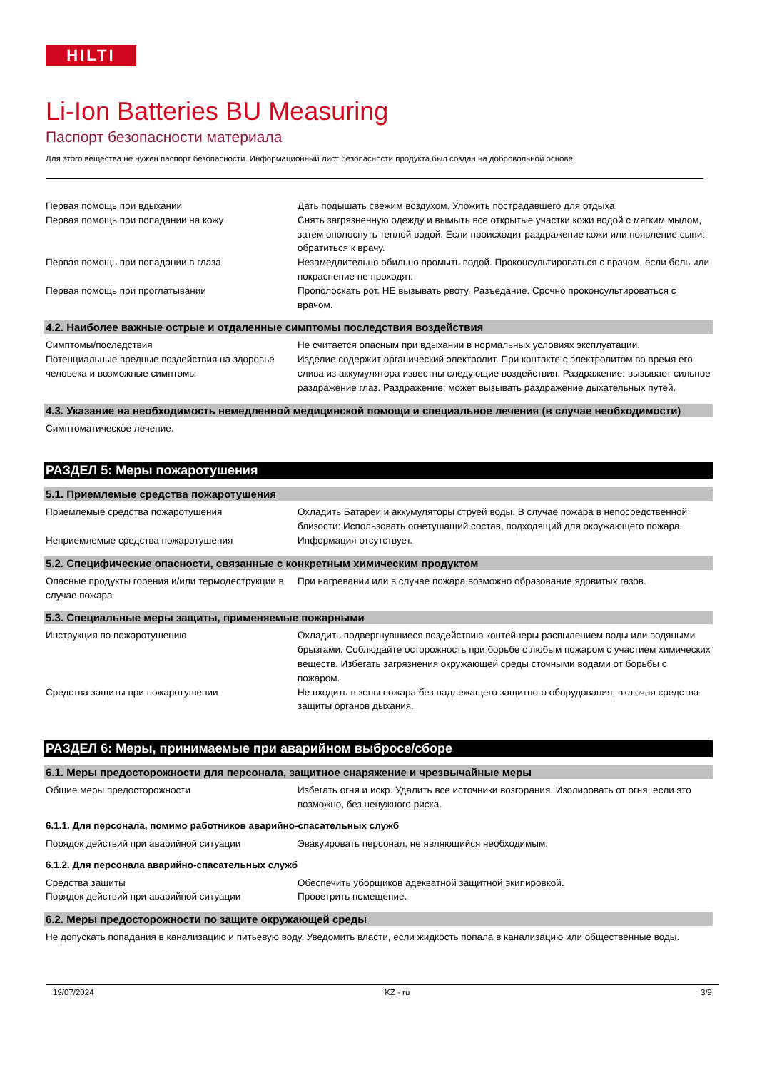HILTI
Li-Ion Batteries BU Measuring
Паспорт безопасности материала
Для этого вещества не нужен паспорт безопасности. Информационный лист безопасности продукта был создан на добровольной основе.
Первая помощь при вдыхании Дать подышать свежим воздухом. Уложить пострадавшего для отдыха.
Первая помощь при попадании на кожу Снять загрязненную одежду и вымыть все открытые участки кожи водой с мягким мылом, затем ополоснуть теплой водой. Если происходит раздражение кожи или появление сыпи: обратиться к врачу.
Первая помощь при попадании в глаза Незамедлительно обильно промыть водой. Проконсультироваться с врачом, если боль или покраснение не проходят.
Первая помощь при проглатывании Прополоскать рот. НЕ вызывать рвоту. Разъедание. Срочно проконсультироваться с врачом.
4.2. Наиболее важные острые и отдаленные симптомы последствия воздействия
Симптомы/последствия Не считается опасным при вдыхании в нормальных условиях эксплуатации.
Потенциальные вредные воздействия на здоровье человека и возможные симптомы
Изделие содержит органический электролит. При контакте с электролитом во время его слива из аккумулятора известны следующие воздействия: Раздражение: вызывает сильное раздражение глаз. Раздражение: может вызывать раздражение дыхательных путей.
4.3. Указание на необходимость немедленной медицинской помощи и специальное лечения (в случае необходимости)
Симптоматическое лечение.
РАЗДЕЛ 5: Меры пожаротушения
5.1. Приемлемые средства пожаротушения
Приемлемые средства пожаротушения Охладить Батареи и аккумуляторы струей воды. В случае пожара в непосредственной близости: Использовать огнетушащий состав, подходящий для окружающего пожара.
Неприемлемые средства пожаротушения Информация отсутствует.
5.2. Специфические опасности, связанные с конкретным химическим продуктом
Опасные продукты горения и/или термодеструкции в случае пожара
При нагревании или в случае пожара возможно образование ядовитых газов.
5.3. Специальные меры защиты, применяемые пожарными
Инструкция по пожаротушению Охладить подвергнувшиеся воздействию контейнеры распылением воды или водяными брызгами. Соблюдайте осторожность при борьбе с любым пожаром с участием химических веществ. Избегать загрязнения окружающей среды сточными водами от борьбы с пожаром.
Средства защиты при пожаротушении Не входить в зоны пожара без надлежащего защитного оборудования, включая средства защиты органов дыхания.
РАЗДЕЛ 6: Меры, принимаемые при аварийном выбросе/сборе
6.1. Меры предосторожности для персонала, защитное снаряжение и чрезвычайные меры
Общие меры предосторожности Избегать огня и искр. Удалить все источники возгорания. Изолировать от огня, если это возможно, без ненужного риска.
6.1.1. Для персонала, помимо работников аварийно-спасательных служб
Порядок действий при аварийной ситуации Эвакуировать персонал, не являющийся необходимым.
6.1.2. Для персонала аварийно-спасательных служб
Средства защиты Обеспечить уборщиков адекватной защитной экипировкой.
Порядок действий при аварийной ситуации Проветрить помещение.
6.2. Меры предосторожности по защите окружающей среды
Не допускать попадания в канализацию и питьевую воду. Уведомить власти, если жидкость попала в канализацию или общественные воды.
19/07/2024 KZ - ru 3/9